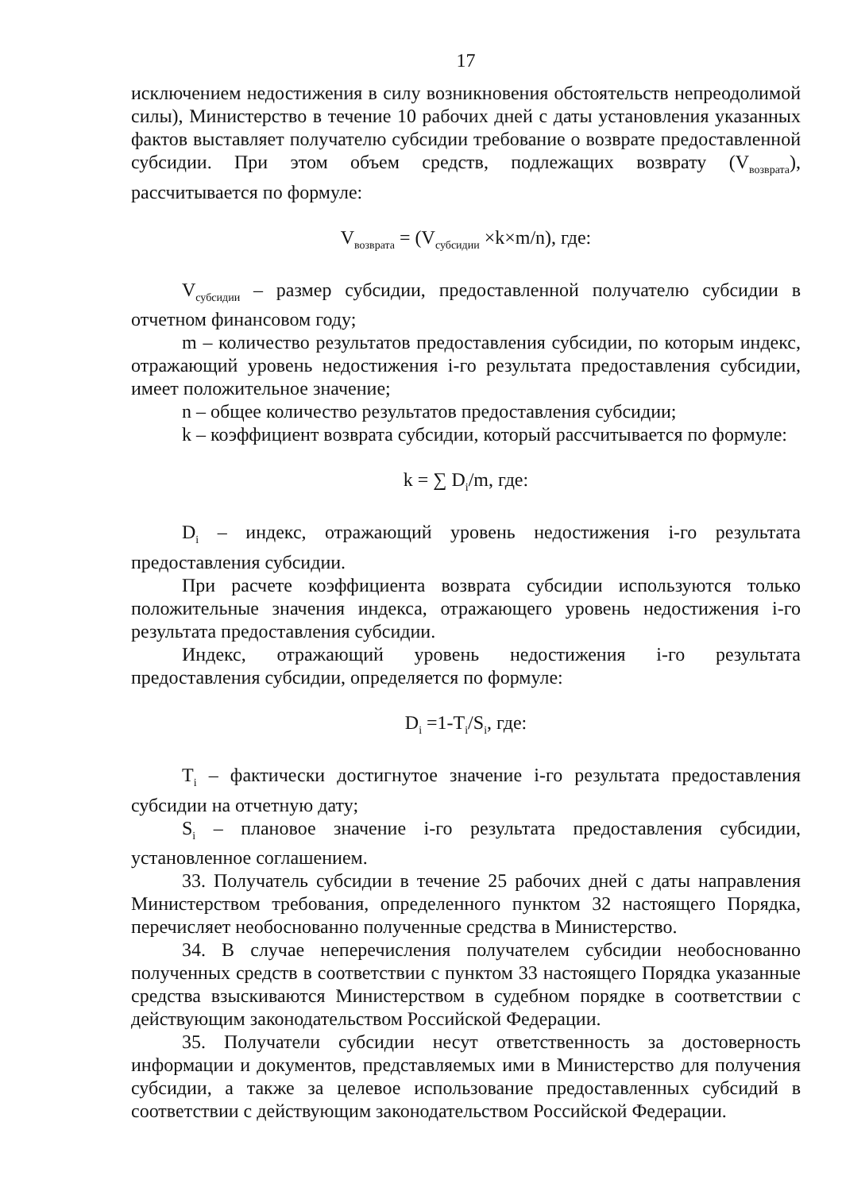17
исключением недостижения в силу возникновения обстоятельств непреодолимой силы), Министерство в течение 10 рабочих дней с даты установления указанных фактов выставляет получателю субсидии требование о возврате предоставленной субсидии. При этом объем средств, подлежащих возврату (V<sub>возврата</sub>), рассчитывается по формуле:
V<sub>возврата</sub> = (V<sub>субсидии</sub> ×k×m/n), где:
V<sub>субсидии</sub> – размер субсидии, предоставленной получателю субсидии в отчетном финансовом году;
m – количество результатов предоставления субсидии, по которым индекс, отражающий уровень недостижения i-го результата предоставления субсидии, имеет положительное значение;
n – общее количество результатов предоставления субсидии;
k – коэффициент возврата субсидии, который рассчитывается по формуле:
k = ∑ D<sub>i</sub>/m, где:
D<sub>i</sub> – индекс, отражающий уровень недостижения i-го результата предоставления субсидии.
При расчете коэффициента возврата субсидии используются только положительные значения индекса, отражающего уровень недостижения i-го результата предоставления субсидии.
Индекс, отражающий уровень недостижения i-го результата предоставления субсидии, определяется по формуле:
D<sub>i</sub> =1-T<sub>i</sub>/S<sub>i</sub>, где:
T<sub>i</sub> – фактически достигнутое значение i-го результата предоставления субсидии на отчетную дату;
S<sub>i</sub> – плановое значение i-го результата предоставления субсидии, установленное соглашением.
33. Получатель субсидии в течение 25 рабочих дней с даты направления Министерством требования, определенного пунктом 32 настоящего Порядка, перечисляет необоснованно полученные средства в Министерство.
34. В случае неперечисления получателем субсидии необоснованно полученных средств в соответствии с пунктом 33 настоящего Порядка указанные средства взыскиваются Министерством в судебном порядке в соответствии с действующим законодательством Российской Федерации.
35. Получатели субсидии несут ответственность за достоверность информации и документов, представляемых ими в Министерство для получения субсидии, а также за целевое использование предоставленных субсидий в соответствии с действующим законодательством Российской Федерации.